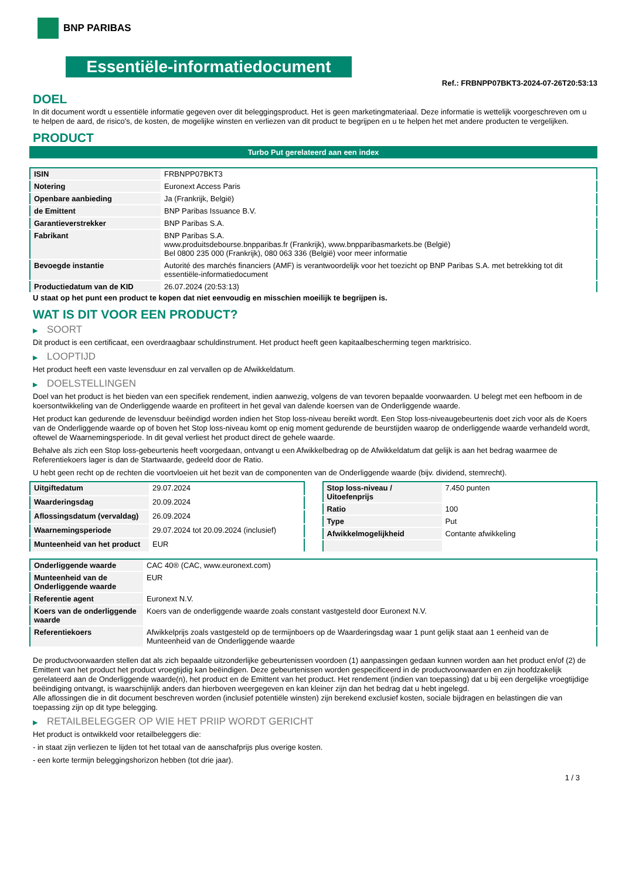BNP PARIBAS
Essentiële-informatiedocument
Ref.: FRBNPP07BKT3-2024-07-26T20:53:13
DOEL
In dit document wordt u essentiële informatie gegeven over dit beleggingsproduct. Het is geen marketingmateriaal. Deze informatie is wettelijk voorgeschreven om u te helpen de aard, de risico's, de kosten, de mogelijke winsten en verliezen van dit product te begrijpen en u te helpen het met andere producten te vergelijken.
PRODUCT
Turbo Put gerelateerd aan een index
| ISIN | FRBNPP07BKT3 |
| Notering | Euronext Access Paris |
| Openbare aanbieding | Ja (Frankrijk, België) |
| de Emittent | BNP Paribas Issuance B.V. |
| Garantieverstrekker | BNP Paribas S.A. |
| Fabrikant | BNP Paribas S.A. www.produitsdebourse.bnpparibas.fr (Frankrijk), www.bnpparibasmarkets.be (België) Bel 0800 235 000 (Frankrijk), 080 063 336 (België) voor meer informatie |
| Bevoegde instantie | Autorité des marchés financiers (AMF) is verantwoordelijk voor het toezicht op BNP Paribas S.A. met betrekking tot dit essentiële-informatiedocument |
| Productiedatum van de KID | 26.07.2024 (20:53:13) |
U staat op het punt een product te kopen dat niet eenvoudig en misschien moeilijk te begrijpen is.
WAT IS DIT VOOR EEN PRODUCT?
▶ SOORT
Dit product is een certificaat, een overdraagbaar schuldinstrument. Het product heeft geen kapitaalbescherming tegen marktrisico.
▶ LOOPTIJD
Het product heeft een vaste levensduur en zal vervallen op de Afwikkeldatum.
▶ DOELSTELLINGEN
Doel van het product is het bieden van een specifiek rendement, indien aanwezig, volgens de van tevoren bepaalde voorwaarden. U belegt met een hefboom in de koersontwikkeling van de Onderliggende waarde en profiteert in het geval van dalende koersen van de Onderliggende waarde.
Het product kan gedurende de levensduur beëindigd worden indien het Stop loss-niveau bereikt wordt. Een Stop loss-niveaugebeurtenis doet zich voor als de Koers van de Onderliggende waarde op of boven het Stop loss-niveau komt op enig moment gedurende de beurstijden waarop de onderliggende waarde verhandeld wordt, oftewel de Waarnemingsperiode. In dit geval verliest het product direct de gehele waarde.
Behalve als zich een Stop loss-gebeurtenis heeft voorgedaan, ontvangt u een Afwikkelbedrag op de Afwikkeldatum dat gelijk is aan het bedrag waarmee de Referentiekoers lager is dan de Startwaarde, gedeeld door de Ratio.
U hebt geen recht op de rechten die voortvloeien uit het bezit van de componenten van de Onderliggende waarde (bijv. dividend, stemrecht).
| Uitgiftedatum | 29.07.2024 |
| Waarderingsdag | 20.09.2024 |
| Aflossingsdatum (vervaldag) | 26.09.2024 |
| Waarnemingsperiode | 29.07.2024 tot 20.09.2024 (inclusief) |
| Munteenheid van het product | EUR |
| Stop loss-niveau / Uitoefenprijs | 7.450 punten |
| Ratio | 100 |
| Type | Put |
| Afwikkelmogelijkheid | Contante afwikkeling |
| Onderliggende waarde | CAC 40® (CAC, www.euronext.com) |
| Munteenheid van de Onderliggende waarde | EUR |
| Referentie agent | Euronext N.V. |
| Koers van de onderliggende waarde | Koers van de onderliggende waarde zoals constant vastgesteld door Euronext N.V. |
| Referentiekoers | Afwikkelprijs zoals vastgesteld op de termijnboers op de Waarderingsdag waar 1 punt gelijk staat aan 1 eenheid van de Munteenheid van de Onderliggende waarde |
De productvoorwaarden stellen dat als zich bepaalde uitzonderlijke gebeurtenissen voordoen (1) aanpassingen gedaan kunnen worden aan het product en/of (2) de Emittent van het product het product vroegtijdig kan beëindigen. Deze gebeurtenissen worden gespecificeerd in de productvoorwaarden en zijn hoofdzakelijk gerelateerd aan de Onderliggende waarde(n), het product en de Emittent van het product. Het rendement (indien van toepassing) dat u bij een dergelijke vroegtijdige beëindiging ontvangt, is waarschijnlijk anders dan hierboven weergegeven en kan kleiner zijn dan het bedrag dat u hebt ingelegd.
Alle aflossingen die in dit document beschreven worden (inclusief potentiële winsten) zijn berekend exclusief kosten, sociale bijdragen en belastingen die van toepassing zijn op dit type belegging.
▶ RETAILBELEGGER OP WIE HET PRIIP WORDT GERICHT
Het product is ontwikkeld voor retailbeleggers die:
- in staat zijn verliezen te lijden tot het totaal van de aanschafprijs plus overige kosten.
- een korte termijn beleggingshorizon hebben (tot drie jaar).
1 / 3